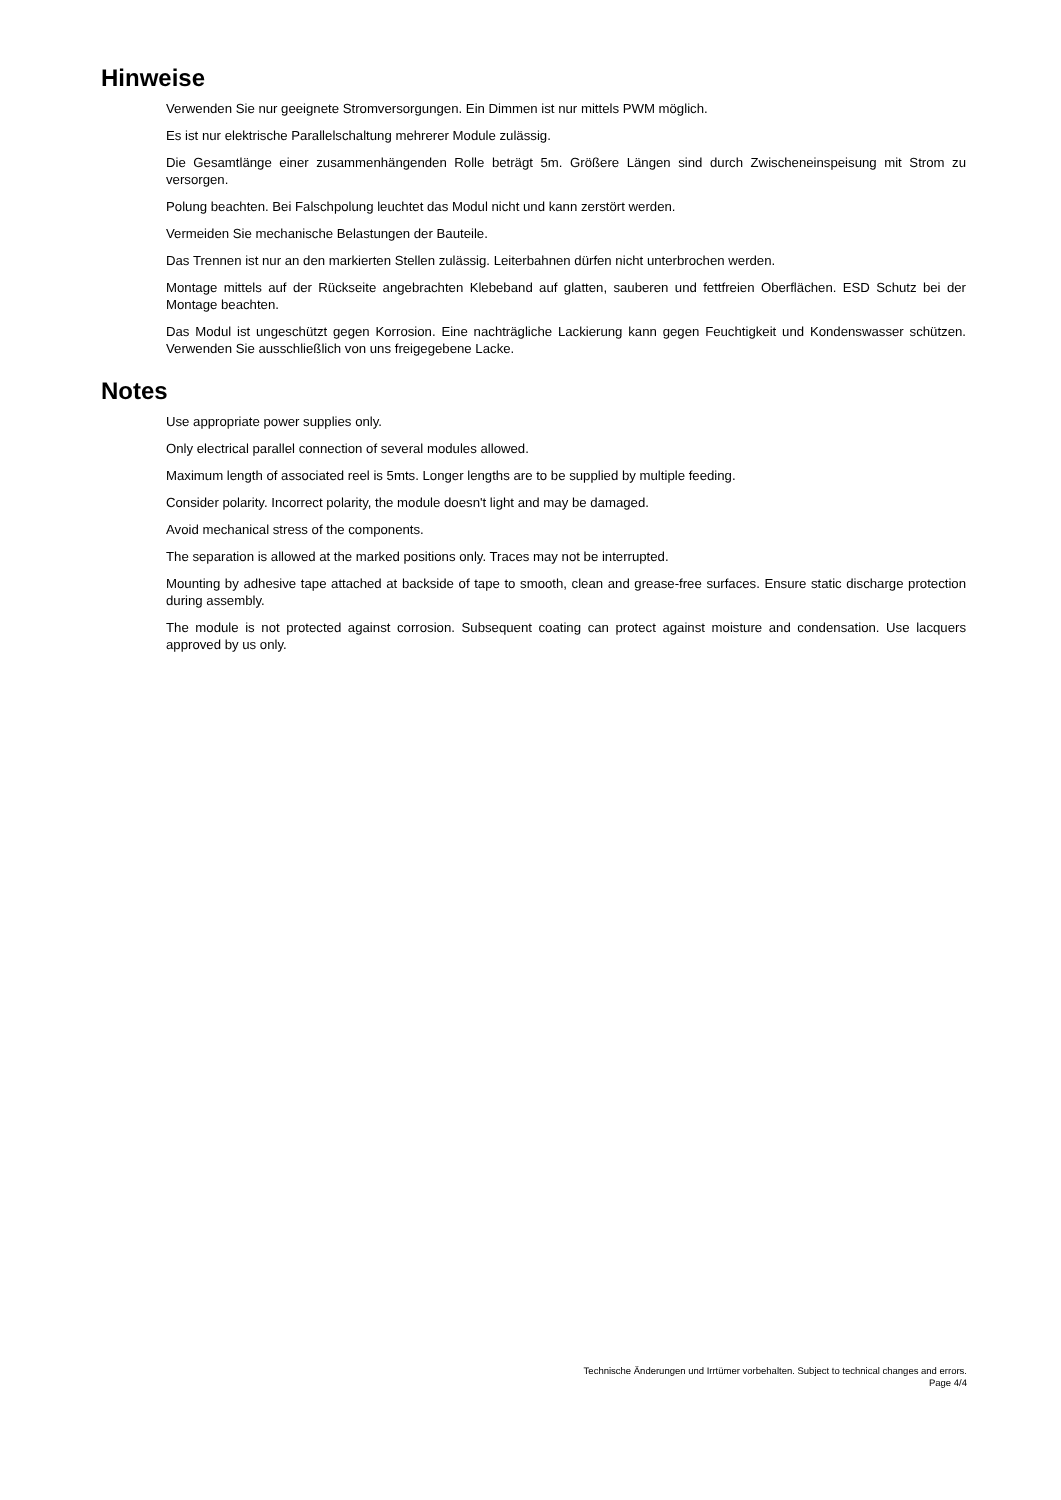Hinweise
Verwenden Sie nur geeignete Stromversorgungen. Ein Dimmen ist nur mittels PWM möglich.
Es ist nur elektrische Parallelschaltung mehrerer Module zulässig.
Die Gesamtlänge einer zusammenhängenden Rolle beträgt 5m. Größere Längen sind durch Zwischeneinspeisung mit Strom zu versorgen.
Polung beachten. Bei Falschpolung leuchtet das Modul nicht und kann zerstört werden.
Vermeiden Sie mechanische Belastungen der Bauteile.
Das Trennen ist nur an den markierten Stellen zulässig. Leiterbahnen dürfen nicht unterbrochen werden.
Montage mittels auf der Rückseite angebrachten Klebeband auf glatten, sauberen und fettfreien Oberflächen. ESD Schutz bei der Montage beachten.
Das Modul ist ungeschützt gegen Korrosion. Eine nachträgliche Lackierung kann gegen Feuchtigkeit und Kondenswasser schützen. Verwenden Sie ausschließlich von uns freigegebene Lacke.
Notes
Use appropriate power supplies only.
Only electrical parallel connection of several modules allowed.
Maximum length of associated reel is 5mts. Longer lengths are to be supplied by multiple feeding.
Consider polarity. Incorrect polarity, the module doesn't light and may be damaged.
Avoid mechanical stress of the components.
The separation is allowed at the marked positions only. Traces may not be interrupted.
Mounting by adhesive tape attached at backside of tape to smooth, clean and grease-free surfaces. Ensure static discharge protection during assembly.
The module is not protected against corrosion. Subsequent coating can protect against moisture and condensation. Use lacquers approved by us only.
Technische Änderungen und Irrtümer vorbehalten. Subject to technical changes and errors.
Page 4/4